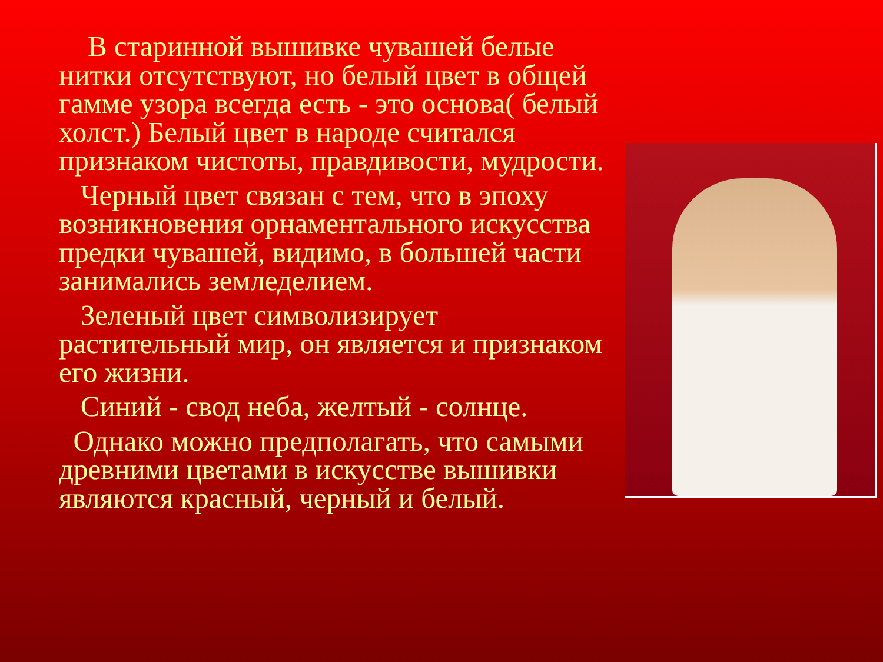В старинной вышивке чувашей белые нитки отсутствуют, но белый цвет в общей гамме узора всегда есть - это основа( белый холст.) Белый цвет в народе считался признаком чистоты, правдивости, мудрости.
Черный цвет связан с тем, что в эпоху возникновения орнаментального искусства предки чувашей, видимо, в большей части занимались земледелием.
Зеленый цвет символизирует растительный мир, он является и признаком его жизни.
Синий - свод неба, желтый - солнце.
Однако можно предполагать, что самыми древними цветами в искусстве вышивки являются красный, черный и белый.